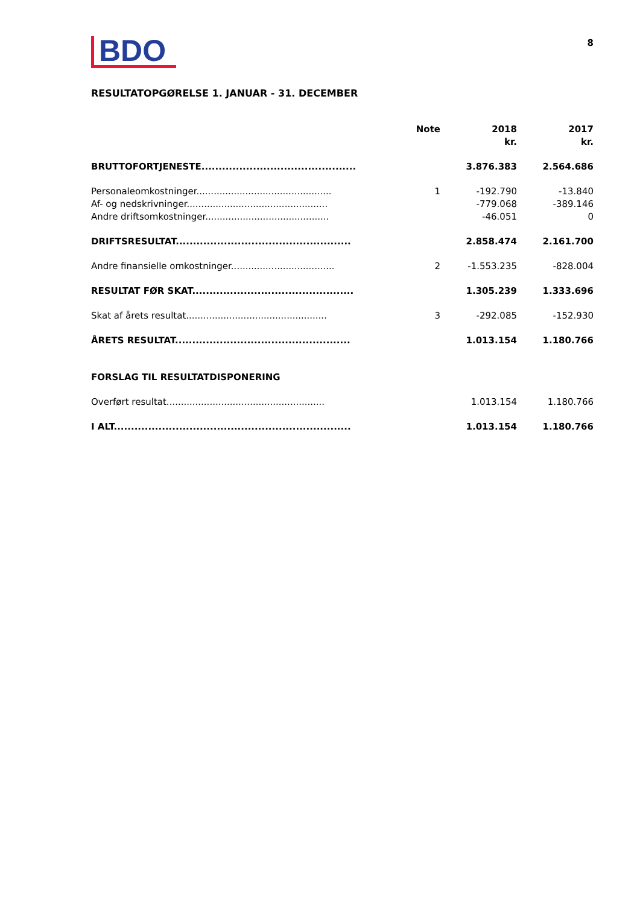BDO
8
RESULTATOPGØRELSE 1. JANUAR - 31. DECEMBER
| | Note | 2018 kr. | 2017 kr. |
| --- | --- | --- | --- |
| BRUTTOFORTJENESTE............................................. | | 3.876.383 | 2.564.686 |
| Personaleomkostninger............................................... | 1 | -192.790 | -13.840 |
| Af- og nedskrivninger................................................. | | -779.068 | -389.146 |
| Andre driftsomkostninger........................................... | | -46.051 | 0 |
| DRIFTSRESULTAT................................................... | | 2.858.474 | 2.161.700 |
| Andre finansielle omkostninger.................................... | 2 | -1.553.235 | -828.004 |
| RESULTAT FØR SKAT............................................... | | 1.305.239 | 1.333.696 |
| Skat af årets resultat................................................. | 3 | -292.085 | -152.930 |
| ÅRETS RESULTAT................................................... | | 1.013.154 | 1.180.766 |
| FORSLAG TIL RESULTATDISPONERING | | | |
| Overført resultat....................................................... | | 1.013.154 | 1.180.766 |
| I ALT..................................................................... | | 1.013.154 | 1.180.766 |